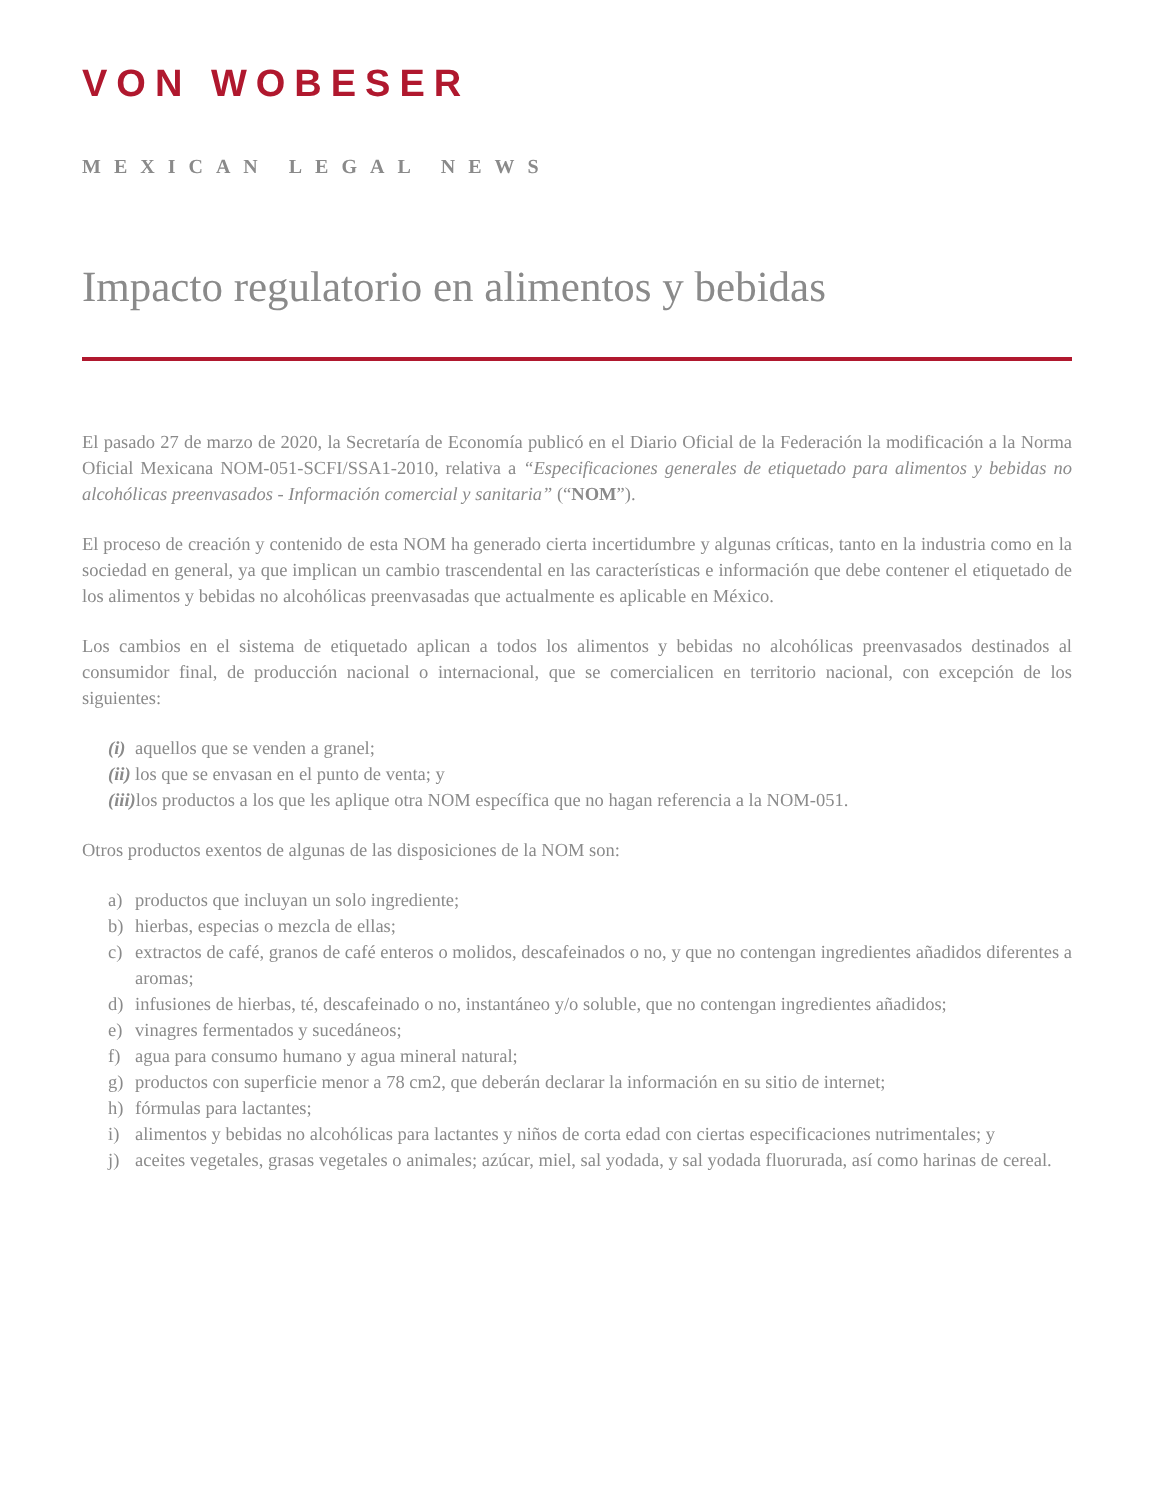VON WOBESER
MEXICAN LEGAL NEWS
Impacto regulatorio en alimentos y bebidas
El pasado 27 de marzo de 2020, la Secretaría de Economía publicó en el Diario Oficial de la Federación la modificación a la Norma Oficial Mexicana NOM-051-SCFI/SSA1-2010, relativa a “Especificaciones generales de etiquetado para alimentos y bebidas no alcohólicas preenvasados - Información comercial y sanitaria” (“NOM”).
El proceso de creación y contenido de esta NOM ha generado cierta incertidumbre y algunas críticas, tanto en la industria como en la sociedad en general, ya que implican un cambio trascendental en las características e información que debe contener el etiquetado de los alimentos y bebidas no alcohólicas preenvasadas que actualmente es aplicable en México.
Los cambios en el sistema de etiquetado aplican a todos los alimentos y bebidas no alcohólicas preenvasados destinados al consumidor final, de producción nacional o internacional, que se comercialicen en territorio nacional, con excepción de los siguientes:
(i) aquellos que se venden a granel;
(ii) los que se envasan en el punto de venta; y
(iii) los productos a los que les aplique otra NOM específica que no hagan referencia a la NOM-051.
Otros productos exentos de algunas de las disposiciones de la NOM son:
a) productos que incluyan un solo ingrediente;
b) hierbas, especias o mezcla de ellas;
c) extractos de café, granos de café enteros o molidos, descafeinados o no, y que no contengan ingredientes añadidos diferentes a aromas;
d) infusiones de hierbas, té, descafeinado o no, instantáneo y/o soluble, que no contengan ingredientes añadidos;
e) vinagres fermentados y sucedáneos;
f) agua para consumo humano y agua mineral natural;
g) productos con superficie menor a 78 cm2, que deberán declarar la información en su sitio de internet;
h) fórmulas para lactantes;
i) alimentos y bebidas no alcohólicas para lactantes y niños de corta edad con ciertas especificaciones nutrimentales; y
j) aceites vegetales, grasas vegetales o animales; azúcar, miel, sal yodada, y sal yodada fluorurada, así como harinas de cereal.